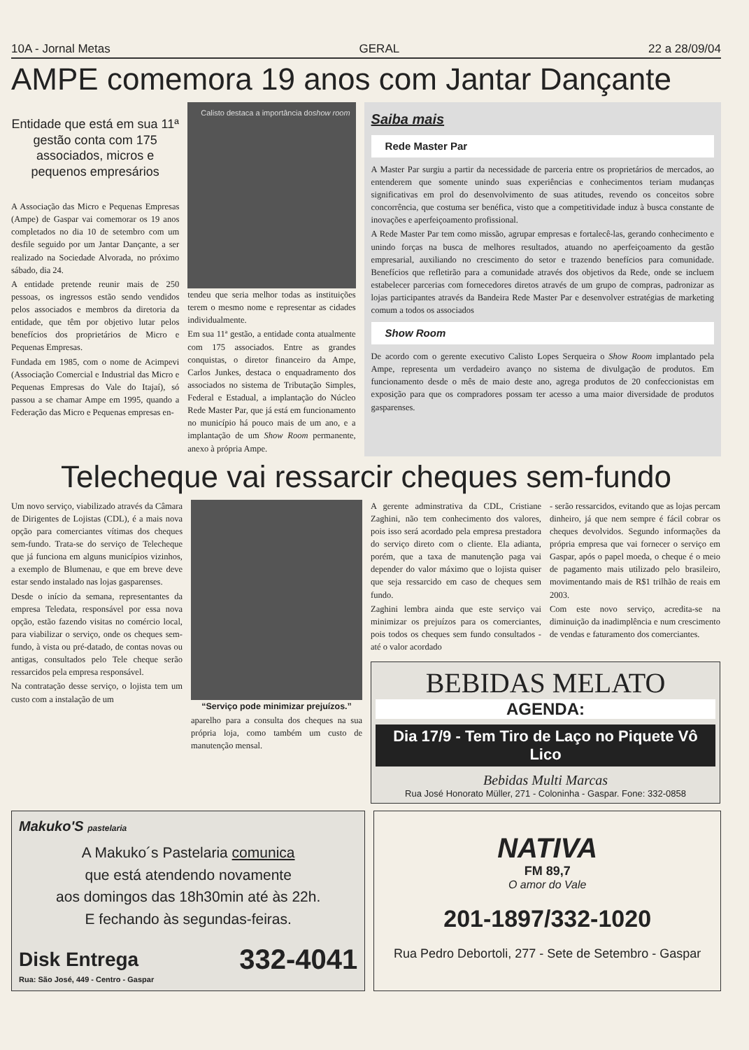10A - Jornal Metas GERAL 22 a 28/09/04
AMPE comemora 19 anos com Jantar Dançante
Entidade que está em sua 11ª gestão conta com 175 associados, micros e pequenos empresários
A Associação das Micro e Pequenas Empresas (Ampe) de Gaspar vai comemorar os 19 anos completados no dia 10 de setembro com um desfile seguido por um Jantar Dançante, a ser realizado na Sociedade Alvorada, no próximo sábado, dia 24.
A entidade pretende reunir mais de 250 pessoas, os ingressos estão sendo vendidos pelos associados e membros da diretoria da entidade, que têm por objetivo lutar pelos benefícios dos proprietários de Micro e Pequenas Empresas.
Fundada em 1985, com o nome de Acimpevi (Associação Comercial e Industrial das Micro e Pequenas Empresas do Vale do Itajaí), só passou a se chamar Ampe em 1995, quando a Federação das Micro e Pequenas empresas en-
Calisto destaca a importância do show room
tendeu que seria melhor todas as instituições terem o mesmo nome e representar as cidades individualmente.
Em sua 11ª gestão, a entidade conta atualmente com 175 associados. Entre as grandes conquistas, o diretor financeiro da Ampe, Carlos Junkes, destaca o enquadramento dos associados no sistema de Tributação Simples, Federal e Estadual, a implantação do Núcleo Rede Master Par, que já está em funcionamento no município há pouco mais de um ano, e a implantação de um Show Room permanente, anexo à própria Ampe.
Saiba mais
Rede Master Par
A Master Par surgiu a partir da necessidade de parceria entre os proprietários de mercados, ao entenderem que somente unindo suas experiências e conhecimentos teriam mudanças significativas em prol do desenvolvimento de suas atitudes, revendo os conceitos sobre concorrência, que costuma ser benéfica, visto que a competitividade induz à busca constante de inovações e aperfeiçoamento profissional.
A Rede Master Par tem como missão, agrupar empresas e fortalecê-las, gerando conhecimento e unindo forças na busca de melhores resultados, atuando no aperfeiçoamento da gestão empresarial, auxiliando no crescimento do setor e trazendo benefícios para comunidade. Benefícios que refletirão para a comunidade através dos objetivos da Rede, onde se incluem estabelecer parcerias com fornecedores diretos através de um grupo de compras, padronizar as lojas participantes através da Bandeira Rede Master Par e desenvolver estratégias de marketing comum a todos os associados
Show Room
De acordo com o gerente executivo Calisto Lopes Serqueira o Show Room implantado pela Ampe, representa um verdadeiro avanço no sistema de divulgação de produtos. Em funcionamento desde o mês de maio deste ano, agrega produtos de 20 confeccionistas em exposição para que os compradores possam ter acesso a uma maior diversidade de produtos gasparenses.
Telecheque vai ressarcir cheques sem-fundo
Um novo serviço, viabilizado através da Câmara de Dirigentes de Lojistas (CDL), é a mais nova opção para comerciantes vítimas dos cheques sem-fundo. Trata-se do serviço de Telecheque que já funciona em alguns municípios vizinhos, a exemplo de Blumenau, e que em breve deve estar sendo instalado nas lojas gasparenses.
Desde o início da semana, representantes da empresa Teledata, responsável por essa nova opção, estão fazendo visitas no comércio local, para viabilizar o serviço, onde os cheques sem-fundo, à vista ou pré-datado, de contas novas ou antigas, consultados pelo Tele cheque serão ressarcidos pela empresa responsável.
Na contratação desse serviço, o lojista tem um custo com a instalação de um
“Serviço pode minimizar prejuízos.”
aparelho para a consulta dos cheques na sua própria loja, como também um custo de manutenção mensal.
A gerente adminstrativa da CDL, Cristiane Zaghini, não tem conhecimento dos valores, pois isso será acordado pela empresa prestadora do serviço direto com o cliente. Ela adianta, porém, que a taxa de manutenção paga vai depender do valor máximo que o lojista quiser que seja ressarcido em caso de cheques sem fundo.
Zaghini lembra ainda que este serviço vai minimizar os prejuízos para os comerciantes, pois todos os cheques sem fundo consultados - até o valor acordado
- serão ressarcidos, evitando que as lojas percam dinheiro, já que nem sempre é fácil cobrar os cheques devolvidos. Segundo informações da própria empresa que vai fornecer o serviço em Gaspar, após o papel moeda, o cheque é o meio de pagamento mais utilizado pelo brasileiro, movimentando mais de R$1 trilhão de reais em 2003.
Com este novo serviço, acredita-se na diminuição da inadimplência e num crescimento de vendas e faturamento dos comerciantes.
BEBIDAS MELATO
AGENDA:
Dia 17/9 - Tem Tiro de Laço no Piquete Vô Lico
Bebidas Multi Marcas
Rua José Honorato Müller, 271 - Coloninha - Gaspar. Fone: 332-0858
Makuko'S pastelaria
A Makuko´s Pastelaria comunica
que está atendendo novamente
aos domingos das 18h30min até às 22h.
E fechando às segundas-feiras.
Disk Entrega 332-4041
Rua: São José, 449 - Centro - Gaspar
NATIVA
FM 89,7
O amor do Vale
201-1897/332-1020
Rua Pedro Debortoli, 277 - Sete de Setembro - Gaspar